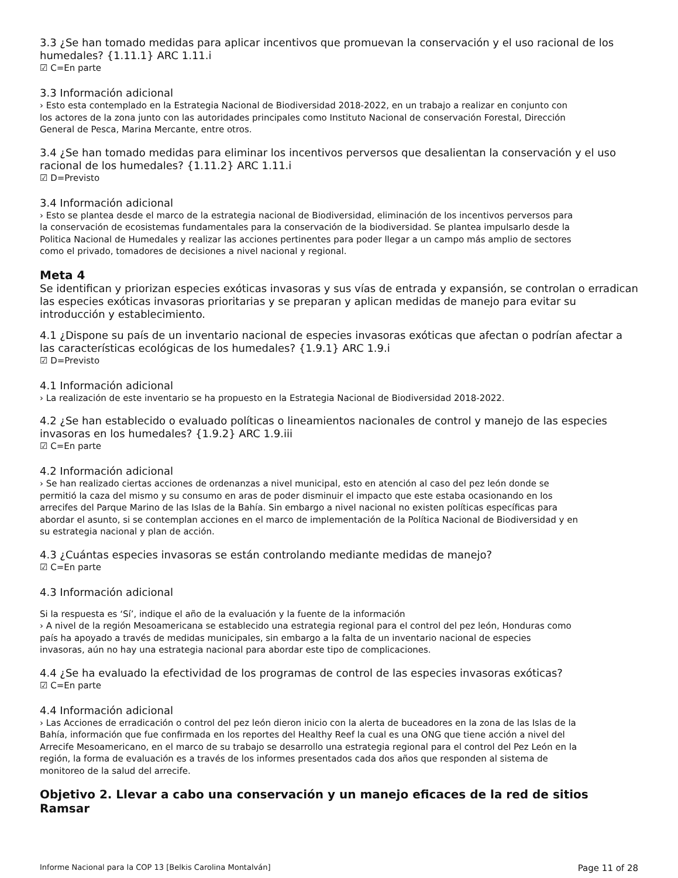3.3 ¿Se han tomado medidas para aplicar incentivos que promuevan la conservación y el uso racional de los humedales? {1.11.1} ARC 1.11.i
☑ C=En parte
3.3 Información adicional
› Esto esta contemplado en la Estrategia Nacional de Biodiversidad 2018-2022, en un trabajo a realizar en conjunto con los actores de la zona junto con las autoridades principales como Instituto Nacional de conservación Forestal, Dirección General de Pesca, Marina Mercante, entre otros.
3.4 ¿Se han tomado medidas para eliminar los incentivos perversos que desalientan la conservación y el uso racional de los humedales? {1.11.2} ARC 1.11.i
☑ D=Previsto
3.4 Información adicional
› Esto se plantea desde el marco de la estrategia nacional de Biodiversidad, eliminación de los incentivos perversos para la conservación de ecosistemas fundamentales para la conservación de la biodiversidad. Se plantea impulsarlo desde la Politica Nacional de Humedales y realizar las acciones pertinentes para poder llegar a un campo más amplio de sectores como el privado, tomadores de decisiones a nivel nacional y regional.
Meta 4
Se identifican y priorizan especies exóticas invasoras y sus vías de entrada y expansión, se controlan o erradican las especies exóticas invasoras prioritarias y se preparan y aplican medidas de manejo para evitar su introducción y establecimiento.
4.1 ¿Dispone su país de un inventario nacional de especies invasoras exóticas que afectan o podrían afectar a las características ecológicas de los humedales? {1.9.1} ARC 1.9.i
☑ D=Previsto
4.1 Información adicional
› La realización de este inventario se ha propuesto en la Estrategia Nacional de Biodiversidad 2018-2022.
4.2 ¿Se han establecido o evaluado políticas o lineamientos nacionales de control y manejo de las especies invasoras en los humedales? {1.9.2} ARC 1.9.iii
☑ C=En parte
4.2 Información adicional
› Se han realizado ciertas acciones de ordenanzas a nivel municipal, esto en atención al caso del pez león donde se permitió la caza del mismo y su consumo en aras de poder disminuir el impacto que este estaba ocasionando en los arrecifes del Parque Marino de las Islas de la Bahía. Sin embargo a nivel nacional no existen políticas específicas para abordar el asunto, si se contemplan acciones en el marco de implementación de la Política Nacional de Biodiversidad y en su estrategia nacional y plan de acción.
4.3 ¿Cuántas especies invasoras se están controlando mediante medidas de manejo?
☑ C=En parte
4.3 Información adicional
Si la respuesta es ‘Sí’, indique el año de la evaluación y la fuente de la información
› A nivel de la región Mesoamericana se establecido una estrategia regional para el control del pez león, Honduras como país ha apoyado a través de medidas municipales, sin embargo a la falta de un inventario nacional de especies invasoras, aún no hay una estrategia nacional para abordar este tipo de complicaciones.
4.4 ¿Se ha evaluado la efectividad de los programas de control de las especies invasoras exóticas?
☑ C=En parte
4.4 Información adicional
› Las Acciones de erradicación o control del pez león dieron inicio con la alerta de buceadores en la zona de las Islas de la Bahía, información que fue confirmada en los reportes del Healthy Reef la cual es una ONG que tiene acción a nivel del Arrecife Mesoamericano, en el marco de su trabajo se desarrollo una estrategia regional para el control del Pez León en la región, la forma de evaluación es a través de los informes presentados cada dos años que responden al sistema de monitoreo de la salud del arrecife.
Objetivo 2. Llevar a cabo una conservación y un manejo eficaces de la red de sitios Ramsar
Informe Nacional para la COP 13 [Belkis Carolina Montalván] Page 11 of 28